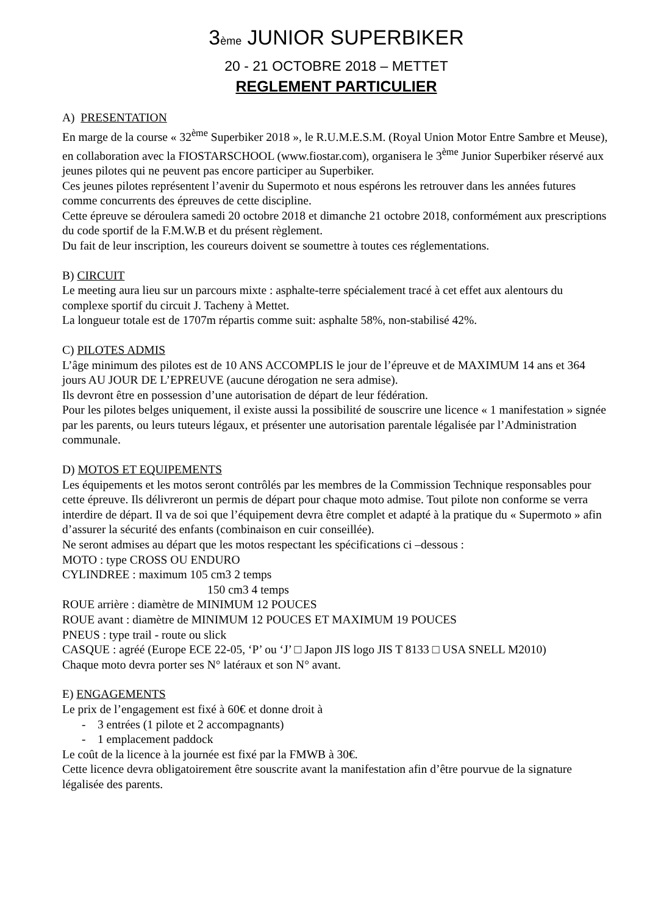3ème JUNIOR SUPERBIKER
20 - 21 OCTOBRE 2018 – METTET
REGLEMENT PARTICULIER
A) PRESENTATION
En marge de la course « 32<sup>ème</sup> Superbiker 2018 », le R.U.M.E.S.M. (Royal Union Motor Entre Sambre et Meuse), en collaboration avec la FIOSTARSCHOOL (www.fiostar.com), organisera le 3<sup>ème</sup> Junior Superbiker réservé aux jeunes pilotes qui ne peuvent pas encore participer au Superbiker.
Ces jeunes pilotes représentent l’avenir du Supermoto et nous espérons les retrouver dans les années futures comme concurrents des épreuves de cette discipline.
Cette épreuve se déroulera samedi 20 octobre 2018 et dimanche 21 octobre 2018, conformément aux prescriptions du code sportif de la F.M.W.B et du présent règlement.
Du fait de leur inscription, les coureurs doivent se soumettre à toutes ces réglementations.
B) CIRCUIT
Le meeting aura lieu sur un parcours mixte : asphalte-terre spécialement tracé à cet effet aux alentours du complexe sportif du circuit J. Tacheny à Mettet.
La longueur totale est de 1707m répartis comme suit: asphalte 58%, non-stabilisé 42%.
C) PILOTES ADMIS
L’âge minimum des pilotes est de 10 ANS ACCOMPLIS le jour de l’épreuve et de MAXIMUM 14 ans et 364 jours AU JOUR DE L’EPREUVE (aucune dérogation ne sera admise).
Ils devront être en possession d’une autorisation de départ de leur fédération.
Pour les pilotes belges uniquement, il existe aussi la possibilité de souscrire une licence « 1 manifestation » signée par les parents, ou leurs tuteurs légaux, et présenter une autorisation parentale légalisée par l’Administration communale.
D) MOTOS ET EQUIPEMENTS
Les équipements et les motos seront contrôlés par les membres de la Commission Technique responsables pour cette épreuve. Ils délivreront un permis de départ pour chaque moto admise. Tout pilote non conforme se verra interdire de départ. Il va de soi que l’équipement devra être complet et adapté à la pratique du « Supermoto » afin d’assurer la sécurité des enfants (combinaison en cuir conseillée).
Ne seront admises au départ que les motos respectant les spécifications ci –dessous :
MOTO : type CROSS OU ENDURO
CYLINDREE : maximum 105 cm3 2 temps
150 cm3 4 temps
ROUE arrière : diamètre de MINIMUM 12 POUCES
ROUE avant : diamètre de MINIMUM 12 POUCES ET MAXIMUM 19 POUCES
PNEUS : type trail - route ou slick
CASQUE : agréé (Europe ECE 22-05, ‘P’ ou ‘J’ □ Japon JIS logo JIS T 8133 □ USA SNELL M2010)
Chaque moto devra porter ses N° latéraux et son N° avant.
E) ENGAGEMENTS
Le prix de l’engagement est fixé à 60€ et donne droit à
- 3 entrées (1 pilote et 2 accompagnants)
- 1 emplacement paddock
Le coût de la licence à la journée est fixé par la FMWB à 30€.
Cette licence devra obligatoirement être souscrite avant la manifestation afin d’être pourvue de la signature légalisée des parents.